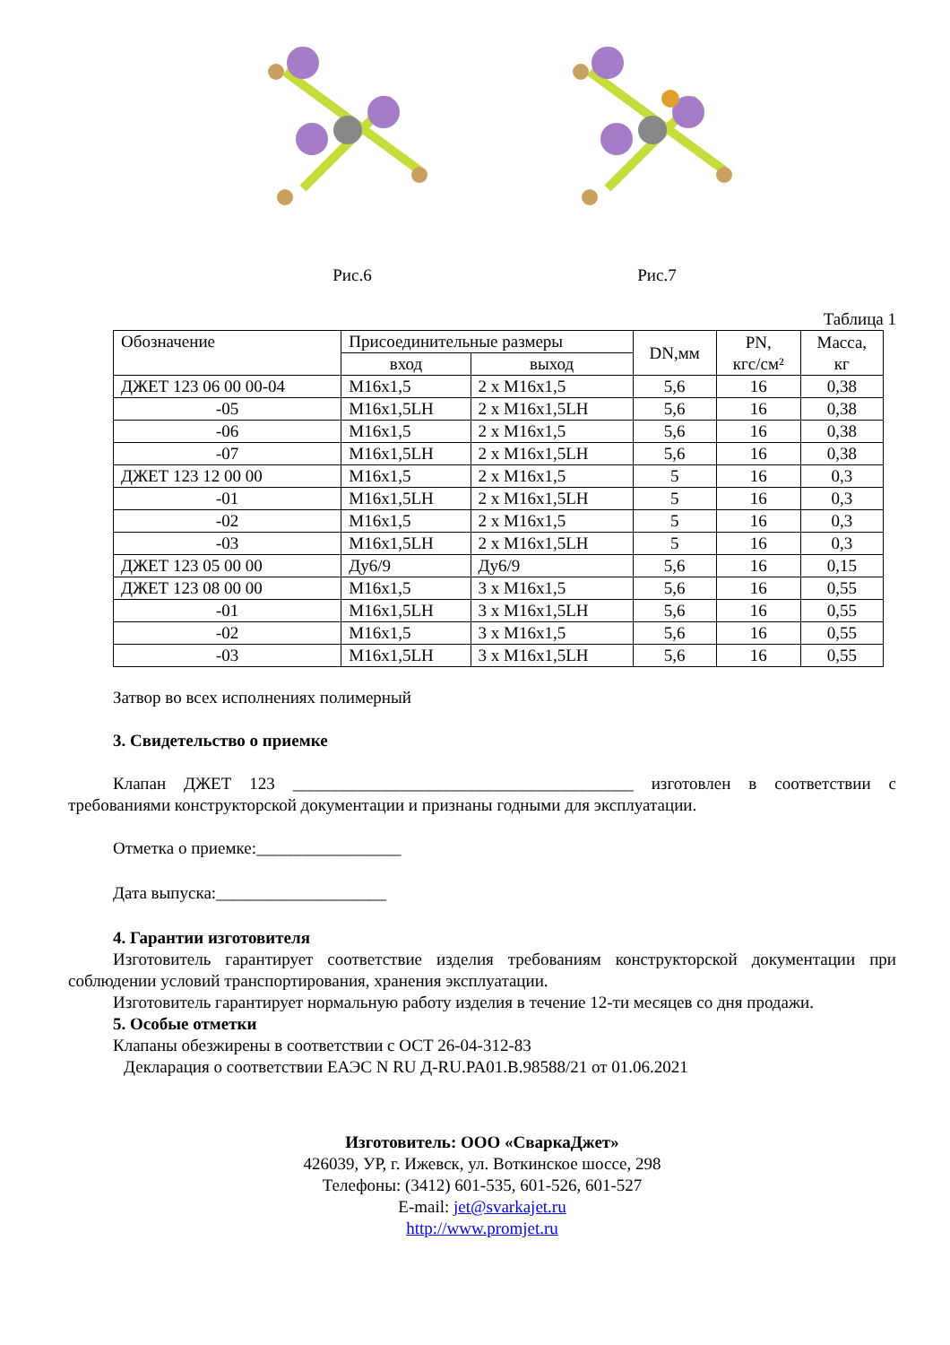Рис.6 Рис.7
Таблица 1
| Обозначение | Присоединительные размеры | | DN,мм | PN, кгс/см² | Масса, кг |
| --- | --- | --- | --- | --- | --- |
| | вход | выход | | | |
| ДЖЕТ 123 06 00 00-04 | М16х1,5 | 2 х М16х1,5 | 5,6 | 16 | 0,38 |
| -05 | М16х1,5LH | 2 х М16х1,5LH | 5,6 | 16 | 0,38 |
| -06 | М16х1,5 | 2 х М16х1,5 | 5,6 | 16 | 0,38 |
| -07 | М16х1,5LH | 2 х М16х1,5LH | 5,6 | 16 | 0,38 |
| ДЖЕТ 123 12 00 00 | М16х1,5 | 2 х М16х1,5 | 5 | 16 | 0,3 |
| -01 | М16х1,5LH | 2 х М16х1,5LH | 5 | 16 | 0,3 |
| -02 | М16х1,5 | 2 х М16х1,5 | 5 | 16 | 0,3 |
| -03 | М16х1,5LH | 2 х М16х1,5LH | 5 | 16 | 0,3 |
| ДЖЕТ 123 05 00 00 | Ду6/9 | Ду6/9 | 5,6 | 16 | 0,15 |
| ДЖЕТ 123 08 00 00 | М16х1,5 | 3 х М16х1,5 | 5,6 | 16 | 0,55 |
| -01 | М16х1,5LH | 3 х М16х1,5LH | 5,6 | 16 | 0,55 |
| -02 | М16х1,5 | 3 х М16х1,5 | 5,6 | 16 | 0,55 |
| -03 | М16х1,5LH | 3 х М16х1,5LH | 5,6 | 16 | 0,55 |
Затвор во всех исполнениях полимерный
3. Свидетельство о приемке
Клапан ДЖЕТ 123 ________________________________________ изготовлен в соответствии с требованиями конструкторской документации и признаны годными для эксплуатации.
Отметка о приемке:_________________
Дата выпуска:____________________
4. Гарантии изготовителя
Изготовитель гарантирует соответствие изделия требованиям конструкторской документации при соблюдении условий транспортирования, хранения эксплуатации.
Изготовитель гарантирует нормальную работу изделия в течение 12-ти месяцев со дня продажи.
5. Особые отметки
Клапаны обезжирены в соответствии с ОСТ 26-04-312-83
Декларация о соответствии ЕАЭС N RU Д-RU.PA01.B.98588/21 от 01.06.2021
Изготовитель: ООО «СваркаДжет»
426039, УР, г. Ижевск, ул. Воткинское шоссе, 298
Телефоны: (3412) 601-535, 601-526, 601-527
E-mail: jet@svarkajet.ru
http://www.promjet.ru